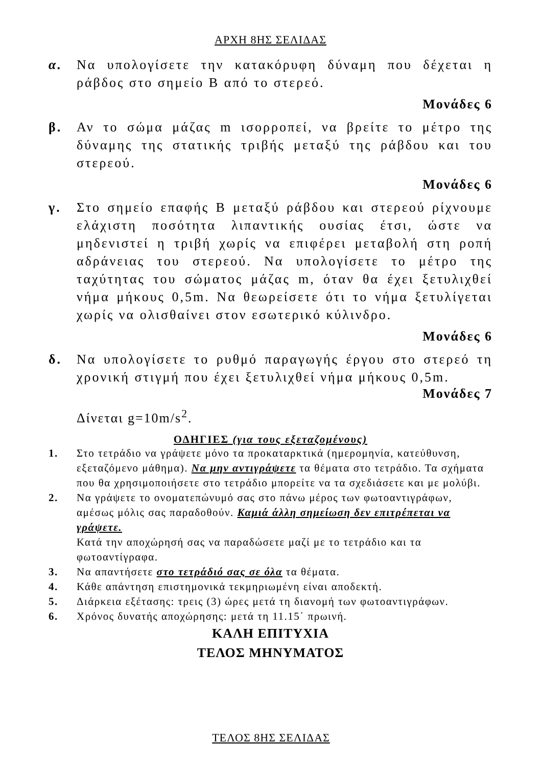ΑΡΧΗ 8ΗΣ ΣΕΛΙΔΑΣ
α. Να υπολογίσετε την κατακόρυφη δύναμη που δέχεται η ράβδος στο σημείο Β από το στερεό.
Μονάδες 6
β. Αν το σώμα μάζας m ισορροπεί, να βρείτε το μέτρο της δύναμης της στατικής τριβής μεταξύ της ράβδου και του στερεού.
Μονάδες 6
γ. Στο σημείο επαφής Β μεταξύ ράβδου και στερεού ρίχνουμε ελάχιστη ποσότητα λιπαντικής ουσίας έτσι, ώστε να μηδενιστεί η τριβή χωρίς να επιφέρει μεταβολή στη ροπή αδράνειας του στερεού. Να υπολογίσετε το μέτρο της ταχύτητας του σώματος μάζας m, όταν θα έχει ξετυλιχθεί νήμα μήκους 0,5m. Να θεωρείσετε ότι το νήμα ξετυλίγεται χωρίς να ολισθαίνει στον εσωτερικό κύλινδρο.
Μονάδες 6
δ. Να υπολογίσετε το ρυθμό παραγωγής έργου στο στερεό τη χρονική στιγμή που έχει ξετυλιχθεί νήμα μήκους 0,5m.
Μονάδες 7
Δίνεται g=10m/s<sup>2</sup>.
ΟΔΗΓΙΕΣ (για τους εξεταζομένους)
1. Στο τετράδιο να γράψετε μόνο τα προκαταρκτικά (ημερομηνία, κατεύθυνση, εξεταζόμενο μάθημα). Να μην αντιγράψετε τα θέματα στο τετράδιο. Τα σχήματα που θα χρησιμοποιήσετε στο τετράδιο μπορείτε να τα σχεδιάσετε και με μολύβι.
2. Να γράψετε το ονοματεπώνυμό σας στο πάνω μέρος των φωτοαντιγράφων, αμέσως μόλις σας παραδοθούν. Καμιά άλλη σημείωση δεν επιτρέπεται να γράψετε.
Κατά την αποχώρησή σας να παραδώσετε μαζί με το τετράδιο και τα φωτοαντίγραφα.
3. Να απαντήσετε στο τετράδιό σας σε όλα τα θέματα.
4. Κάθε απάντηση επιστημονικά τεκμηριωμένη είναι αποδεκτή.
5. Διάρκεια εξέτασης: τρεις (3) ώρες μετά τη διανομή των φωτοαντιγράφων.
6. Χρόνος δυνατής αποχώρησης: μετά τη 11.15΄ πρωινή.
ΚΑΛΗ ΕΠΙΤΥΧΙΑ
ΤΕΛΟΣ ΜΗΝΥΜΑΤΟΣ
ΤΕΛΟΣ 8ΗΣ ΣΕΛΙΔΑΣ